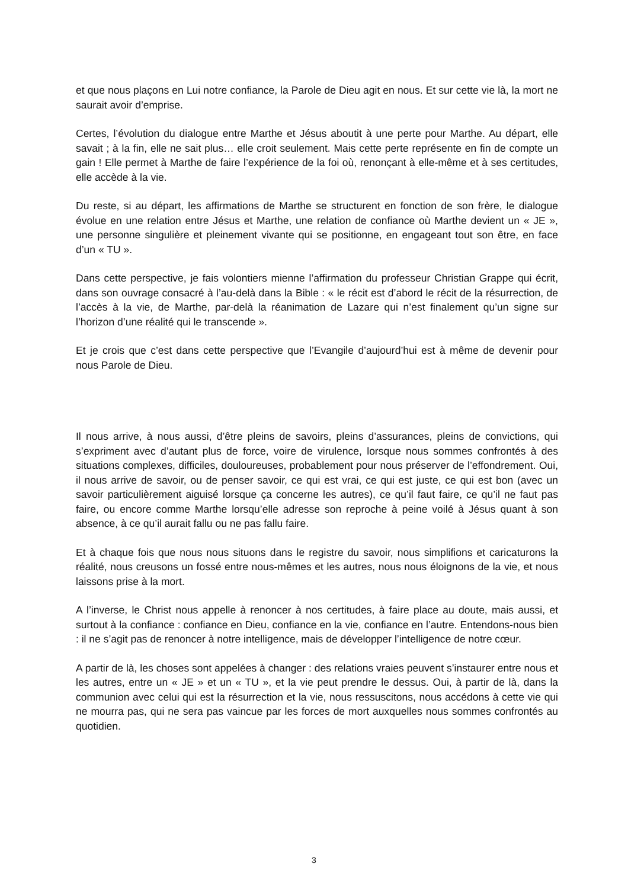et que nous plaçons en Lui notre confiance, la Parole de Dieu agit en nous. Et sur cette vie là, la mort ne saurait avoir d’emprise.
Certes, l’évolution du dialogue entre Marthe et Jésus aboutit à une perte pour Marthe. Au départ, elle savait ; à la fin, elle ne sait plus… elle croit seulement. Mais cette perte représente en fin de compte un gain ! Elle permet à Marthe de faire l’expérience de la foi où, renonçant à elle-même et à ses certitudes, elle accède à la vie.
Du reste, si au départ, les affirmations de Marthe se structurent en fonction de son frère, le dialogue évolue en une relation entre Jésus et Marthe, une relation de confiance où Marthe devient un « JE », une personne singulière et pleinement vivante qui se positionne, en engageant tout son être, en face d’un « TU ».
Dans cette perspective, je fais volontiers mienne l’affirmation du professeur Christian Grappe qui écrit, dans son ouvrage consacré à l’au-delà dans la Bible : « le récit est d’abord le récit de la résurrection, de l’accès à la vie, de Marthe, par-delà la réanimation de Lazare qui n’est finalement qu’un signe sur l’horizon d’une réalité qui le transcende ».
Et je crois que c’est dans cette perspective que l’Evangile d’aujourd’hui est à même de devenir pour nous Parole de Dieu.
Il nous arrive, à nous aussi, d’être pleins de savoirs, pleins d’assurances, pleins de convictions, qui s’expriment avec d’autant plus de force, voire de virulence, lorsque nous sommes confrontés à des situations complexes, difficiles, douloureuses, probablement pour nous préserver de l’effondrement. Oui, il nous arrive de savoir, ou de penser savoir, ce qui est vrai, ce qui est juste, ce qui est bon (avec un savoir particulièrement aiguisé lorsque ça concerne les autres), ce qu’il faut faire, ce qu’il ne faut pas faire, ou encore comme Marthe lorsqu’elle adresse son reproche à peine voilé à Jésus quant à son absence, à ce qu’il aurait fallu ou ne pas fallu faire.
Et à chaque fois que nous nous situons dans le registre du savoir, nous simplifions et caricaturons la réalité, nous creusons un fossé entre nous-mêmes et les autres, nous nous éloignons de la vie, et nous laissons prise à la mort.
A l’inverse, le Christ nous appelle à renoncer à nos certitudes, à faire place au doute, mais aussi, et surtout à la confiance : confiance en Dieu, confiance en la vie, confiance en l’autre. Entendons-nous bien : il ne s’agit pas de renoncer à notre intelligence, mais de développer l’intelligence de notre cœur.
A partir de là, les choses sont appelées à changer : des relations vraies peuvent s’instaurer entre nous et les autres, entre un « JE » et un « TU », et la vie peut prendre le dessus. Oui, à partir de là, dans la communion avec celui qui est la résurrection et la vie, nous ressuscitons, nous accédons à cette vie qui ne mourra pas, qui ne sera pas vaincue par les forces de mort auxquelles nous sommes confrontés au quotidien.
3